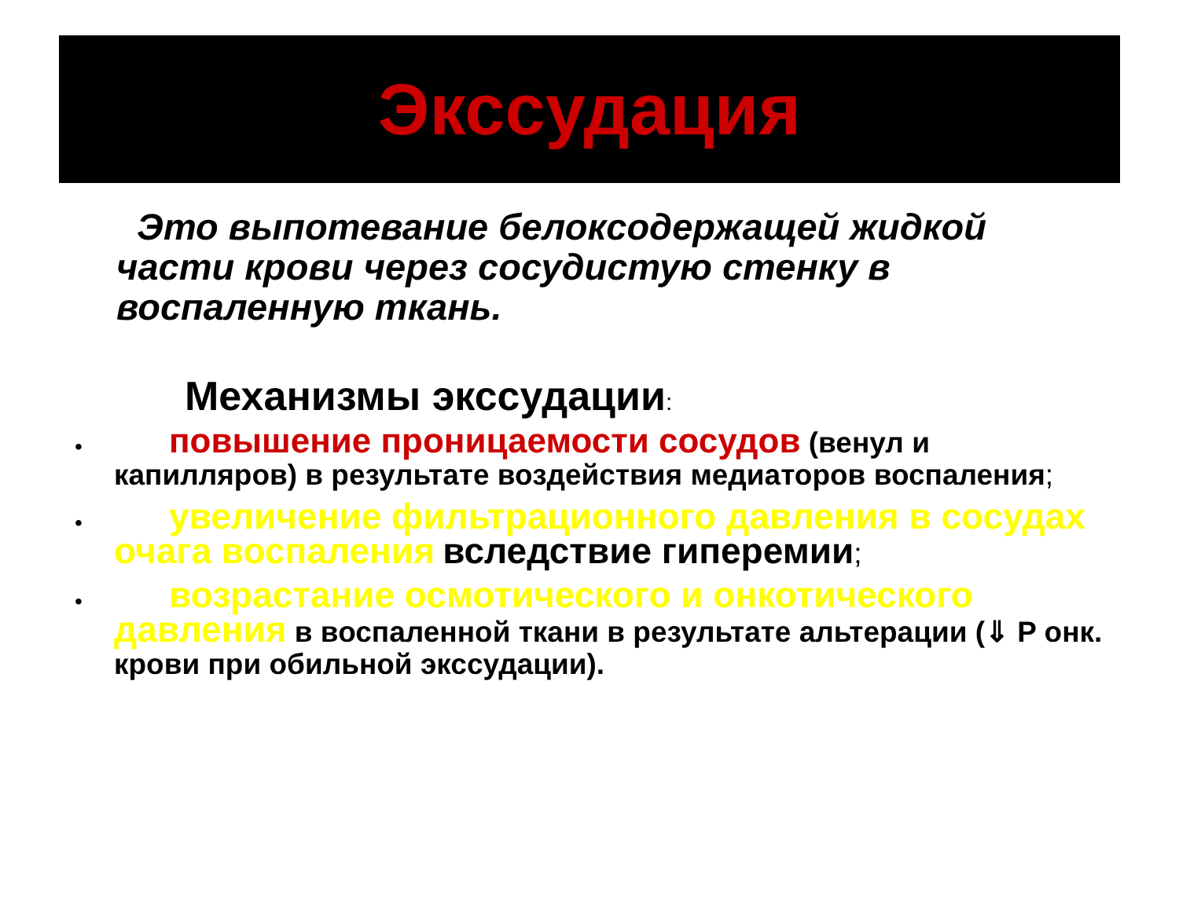Экссудация
Это выпотевание белоксодержащей жидкой части крови через сосудистую стенку в воспаленную ткань.
Механизмы экссудации:
• повышение проницаемости сосудов (венул и капилляров) в результате воздействия медиаторов воспаления;
• увеличение фильтрационного давления в сосудах очага воспаления вследствие гиперемии;
• возрастание осмотического и онкотического давления в воспаленной ткани в результате альтерации (⇓ P онк. крови при обильной экссудации).